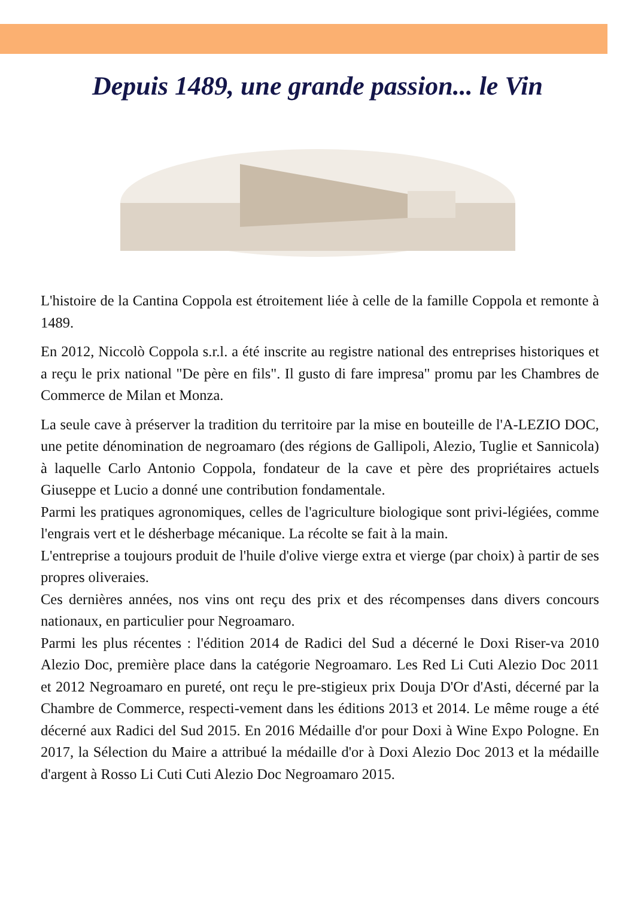Depuis 1489, une grande passion... le Vin
L'histoire de la Cantina Coppola est étroitement liée à celle de la famille Coppola et remonte à 1489.
En 2012, Niccolò Coppola s.r.l. a été inscrite au registre national des entreprises historiques et a reçu le prix national "De père en fils". Il gusto di fare impresa" promu par les Chambres de Commerce de Milan et Monza.
La seule cave à préserver la tradition du territoire par la mise en bouteille de l'A-LEZIO DOC, une petite dénomination de negroamaro (des régions de Gallipoli, Alezio, Tuglie et Sannicola) à laquelle Carlo Antonio Coppola, fondateur de la cave et père des propriétaires actuels Giuseppe et Lucio a donné une contribution fondamentale.
Parmi les pratiques agronomiques, celles de l'agriculture biologique sont privi-légiées, comme l'engrais vert et le désherbage mécanique. La récolte se fait à la main.
L'entreprise a toujours produit de l'huile d'olive vierge extra et vierge (par choix) à partir de ses propres oliveraies.
Ces dernières années, nos vins ont reçu des prix et des récompenses dans divers concours nationaux, en particulier pour Negroamaro.
Parmi les plus récentes : l'édition 2014 de Radici del Sud a décerné le Doxi Riser-va 2010 Alezio Doc, première place dans la catégorie Negroamaro. Les Red Li Cuti Alezio Doc 2011 et 2012 Negroamaro en pureté, ont reçu le pre-stigieux prix Douja D'Or d'Asti, décerné par la Chambre de Commerce, respecti-vement dans les éditions 2013 et 2014. Le même rouge a été décerné aux Radici del Sud 2015. En 2016 Médaille d'or pour Doxi à Wine Expo Pologne. En 2017, la Sélection du Maire a attribué la médaille d'or à Doxi Alezio Doc 2013 et la médaille d'argent à Rosso Li Cuti Cuti Alezio Doc Negroamaro 2015.